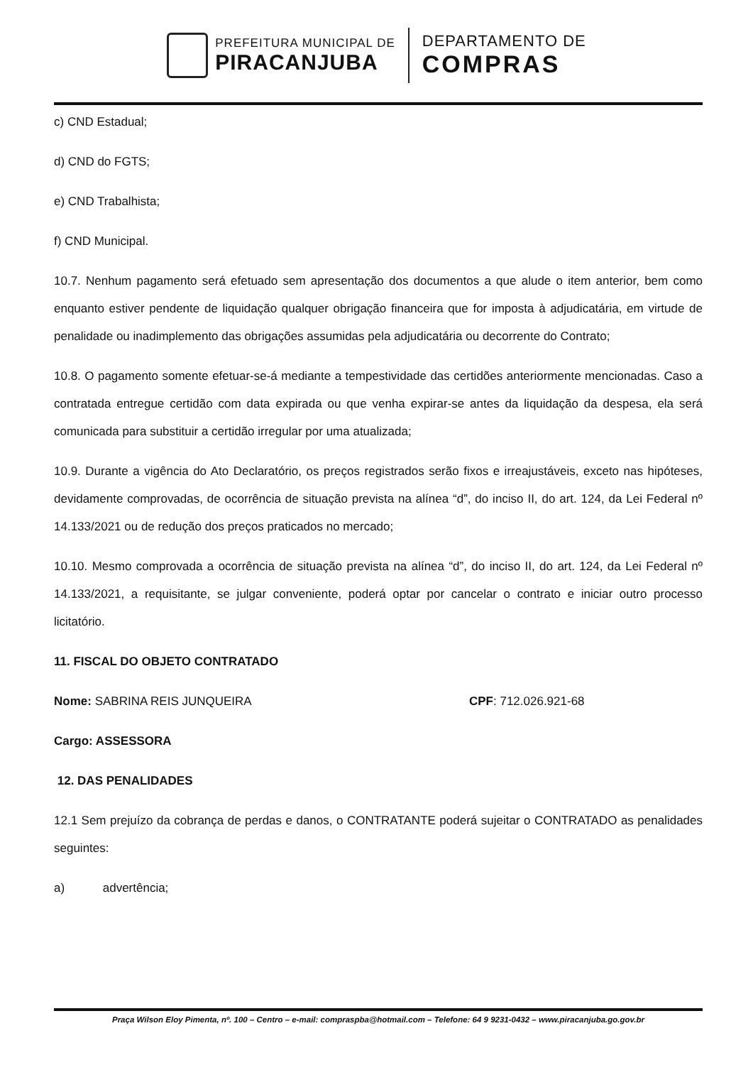PREFEITURA MUNICIPAL DE
PIRACANJUBA
DEPARTAMENTO DE
COMPRAS
c) CND Estadual;
d) CND do FGTS;
e) CND Trabalhista;
f) CND Municipal.
10.7. Nenhum pagamento será efetuado sem apresentação dos documentos a que alude o item anterior, bem como enquanto estiver pendente de liquidação qualquer obrigação financeira que for imposta à adjudicatária, em virtude de penalidade ou inadimplemento das obrigações assumidas pela adjudicatária ou decorrente do Contrato;
10.8. O pagamento somente efetuar-se-á mediante a tempestividade das certidões anteriormente mencionadas. Caso a contratada entregue certidão com data expirada ou que venha expirar-se antes da liquidação da despesa, ela será comunicada para substituir a certidão irregular por uma atualizada;
10.9. Durante a vigência do Ato Declaratório, os preços registrados serão fixos e irreajustáveis, exceto nas hipóteses, devidamente comprovadas, de ocorrência de situação prevista na alínea “d”, do inciso II, do art. 124, da Lei Federal nº 14.133/2021 ou de redução dos preços praticados no mercado;
10.10. Mesmo comprovada a ocorrência de situação prevista na alínea “d”, do inciso II, do art. 124, da Lei Federal nº 14.133/2021, a requisitante, se julgar conveniente, poderá optar por cancelar o contrato e iniciar outro processo licitatório.
11. FISCAL DO OBJETO CONTRATADO
Nome: SABRINA REIS JUNQUEIRA CPF: 712.026.921-68
Cargo: ASSESSORA
12. DAS PENALIDADES
12.1 Sem prejuízo da cobrança de perdas e danos, o CONTRATANTE poderá sujeitar o CONTRATADO as penalidades seguintes:
a) advertência;
Praça Wilson Eloy Pimenta, nº. 100 – Centro – e-mail: compraspba@hotmail.com – Telefone: 64 9 9231-0432 – www.piracanjuba.go.gov.br